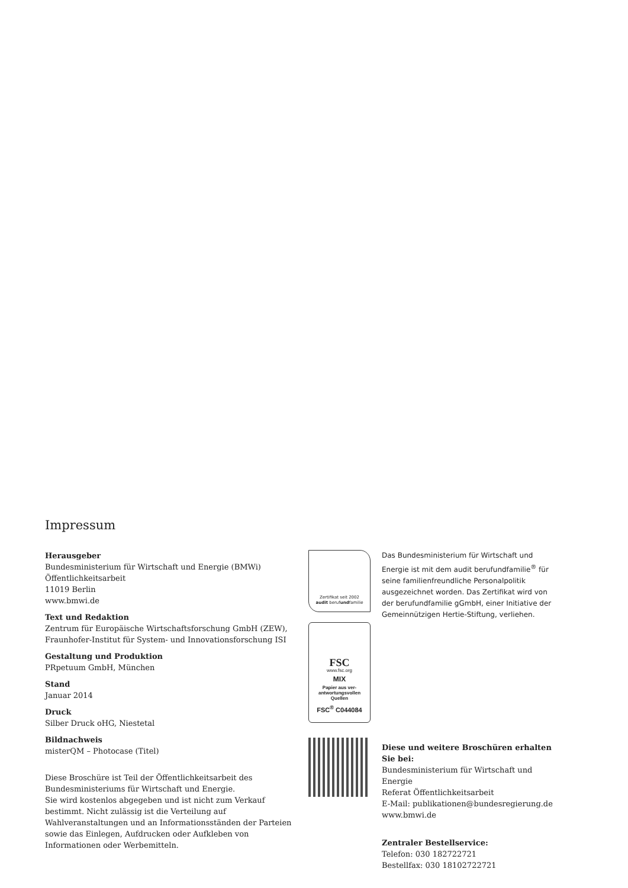Impressum
Herausgeber
Bundesministerium für Wirtschaft und Energie (BMWi)
Öffentlichkeitsarbeit
11019 Berlin
www.bmwi.de
Text und Redaktion
Zentrum für Europäische Wirtschaftsforschung GmbH (ZEW),
Fraunhofer-Institut für System- und Innovationsforschung ISI
Gestaltung und Produktion
PRpetuum GmbH, München
Stand
Januar 2014
Druck
Silber Druck oHG, Niestetal
Bildnachweis
misterQM – Photocase (Titel)
Diese Broschüre ist Teil der Öffentlichkeitsarbeit des Bundesministeriums für Wirtschaft und Energie.
Sie wird kostenlos abgegeben und ist nicht zum Verkauf bestimmt. Nicht zulässig ist die Verteilung auf Wahlveranstaltungen und an Informationsständen der Parteien sowie das Einlegen, Aufdrucken oder Aufkleben von Informationen oder Werbemitteln.
Zertifikat seit 2002
audit berufundfamilie
FSC
www.fsc.org
MIX
Papier aus ver-
antwortungsvollen
Quellen
FSC<sup>®</sup> C044084
Das Bundesministerium für Wirtschaft und Energie ist mit dem audit berufundfamilie<sup>®</sup> für seine familienfreundliche Personalpolitik ausgezeichnet worden. Das Zertifikat wird von der berufundfamilie gGmbH, einer Initiative der Gemeinnützigen Hertie-Stiftung, verliehen.
Diese und weitere Broschüren erhalten Sie bei:
Bundesministerium für Wirtschaft und Energie
Referat Öffentlichkeitsarbeit
E-Mail: publikationen@bundesregierung.de
www.bmwi.de
Zentraler Bestellservice:
Telefon: 030 182722721
Bestellfax: 030 18102722721